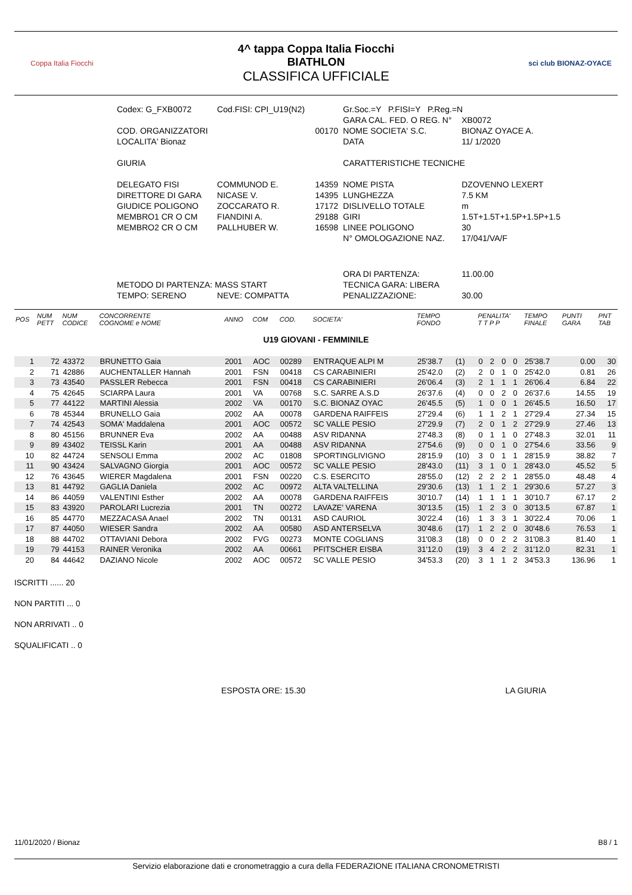Coppa Italia Fiocchi
4^ tappa Coppa Italia Fiocchi
BIATHLON
CLASSIFICA UFFICIALE
sci club BIONAZ-OYACE
| Codex: G_FXB0072 | Cod.FISI: CPI_U19(N2) | | Gr.Soc.=Y P.FISI=Y P.Reg.=N | |
| | | | GARA CAL. FED. O REG. N° | XB0072 |
| COD. ORGANIZZATORI | | 00170 | NOME SOCIETA' S.C. | BIONAZ OYACE A. |
| LOCALITA' Bionaz | | | DATA | 11/ 1/2020 |
| GIURIA | | | CARATTERISTICHE TECNICHE | |
| DELEGATO FISI | COMMUNOD E. | 14359 | NOME PISTA | DZOVENNO LEXERT |
| DIRETTORE DI GARA | NICASE V. | 14395 | LUNGHEZZA | 7.5 KM |
| GIUDICE POLIGONO | ZOCCARATO R. | 17172 | DISLIVELLO TOTALE | m |
| MEMBRO1 CR O CM | FIANDINI A. | 29188 | GIRI | 1.5T+1.5T+1.5P+1.5P+1.5 |
| MEMBRO2 CR O CM | PALLHUBER W. | 16598 | LINEE POLIGONO | 30 |
| | | | N° OMOLOGAZIONE NAZ. | 17/041/VA/F |
| | | | ORA DI PARTENZA: | 11.00.00 |
| METODO DI PARTENZA: MASS START | | | TECNICA GARA: LIBERA | |
| TEMPO: SERENO | NEVE: COMPATTA | | PENALIZZAZIONE: | 30.00 |
| POS | NUM PETT | NUM CODICE | CONCORRENTE COGNOME e NOME | ANNO | COM | COD. | SOCIETA' | TEMPO FONDO | | PENALITA' T T P P | | | | TEMPO FINALE | PUNTI GARA | PNT TAB |
| --- | --- | --- | --- | --- | --- | --- | --- | --- | --- | --- | --- | --- | --- | --- | --- | --- |
| U19 GIOVANI - FEMMINILE | | | | | | | | | | | | | | | | |
| 1 | 72 | 43372 | BRUNETTO Gaia | 2001 | AOC | 00289 | ENTRAQUE ALPI M | 25'38.7 | (1) | 0 | 2 | 0 | 0 | 25'38.7 | 0.00 | 30 |
| 2 | 71 | 42886 | AUCHENTALLER Hannah | 2001 | FSN | 00418 | CS CARABINIERI | 25'42.0 | (2) | 2 | 0 | 1 | 0 | 25'42.0 | 0.81 | 26 |
| 3 | 73 | 43540 | PASSLER Rebecca | 2001 | FSN | 00418 | CS CARABINIERI | 26'06.4 | (3) | 2 | 1 | 1 | 1 | 26'06.4 | 6.84 | 22 |
| 4 | 75 | 42645 | SCIARPA Laura | 2001 | VA | 00768 | S.C. SARRE A.S.D | 26'37.6 | (4) | 0 | 0 | 2 | 0 | 26'37.6 | 14.55 | 19 |
| 5 | 77 | 44122 | MARTINI Alessia | 2002 | VA | 00170 | S.C. BIONAZ OYAC | 26'45.5 | (5) | 1 | 0 | 0 | 1 | 26'45.5 | 16.50 | 17 |
| 6 | 78 | 45344 | BRUNELLO Gaia | 2002 | AA | 00078 | GARDENA RAIFFEIS | 27'29.4 | (6) | 1 | 1 | 2 | 1 | 27'29.4 | 27.34 | 15 |
| 7 | 74 | 42543 | SOMA' Maddalena | 2001 | AOC | 00572 | SC VALLE PESIO | 27'29.9 | (7) | 2 | 0 | 1 | 2 | 27'29.9 | 27.46 | 13 |
| 8 | 80 | 45156 | BRUNNER Eva | 2002 | AA | 00488 | ASV RIDANNA | 27'48.3 | (8) | 0 | 1 | 1 | 0 | 27'48.3 | 32.01 | 11 |
| 9 | 89 | 43402 | TEISSL Karin | 2001 | AA | 00488 | ASV RIDANNA | 27'54.6 | (9) | 0 | 0 | 1 | 0 | 27'54.6 | 33.56 | 9 |
| 10 | 82 | 44724 | SENSOLI Emma | 2002 | AC | 01808 | SPORTINGLIVIGNO | 28'15.9 | (10) | 3 | 0 | 1 | 1 | 28'15.9 | 38.82 | 7 |
| 11 | 90 | 43424 | SALVAGNO Giorgia | 2001 | AOC | 00572 | SC VALLE PESIO | 28'43.0 | (11) | 3 | 1 | 0 | 1 | 28'43.0 | 45.52 | 5 |
| 12 | 76 | 43645 | WIERER Magdalena | 2001 | FSN | 00220 | C.S. ESERCITO | 28'55.0 | (12) | 2 | 2 | 2 | 1 | 28'55.0 | 48.48 | 4 |
| 13 | 81 | 44792 | GAGLIA Daniela | 2002 | AC | 00972 | ALTA VALTELLINA | 29'30.6 | (13) | 1 | 1 | 2 | 1 | 29'30.6 | 57.27 | 3 |
| 14 | 86 | 44059 | VALENTINI Esther | 2002 | AA | 00078 | GARDENA RAIFFEIS | 30'10.7 | (14) | 1 | 1 | 1 | 1 | 30'10.7 | 67.17 | 2 |
| 15 | 83 | 43920 | PAROLARI Lucrezia | 2001 | TN | 00272 | LAVAZE' VARENA | 30'13.5 | (15) | 1 | 2 | 3 | 0 | 30'13.5 | 67.87 | 1 |
| 16 | 85 | 44770 | MEZZACASA Anael | 2002 | TN | 00131 | ASD CAURIOL | 30'22.4 | (16) | 1 | 3 | 3 | 1 | 30'22.4 | 70.06 | 1 |
| 17 | 87 | 44050 | WIESER Sandra | 2002 | AA | 00580 | ASD ANTERSELVA | 30'48.6 | (17) | 1 | 2 | 2 | 0 | 30'48.6 | 76.53 | 1 |
| 18 | 88 | 44702 | OTTAVIANI Debora | 2002 | FVG | 00273 | MONTE COGLIANS | 31'08.3 | (18) | 0 | 0 | 2 | 2 | 31'08.3 | 81.40 | 1 |
| 19 | 79 | 44153 | RAINER Veronika | 2002 | AA | 00661 | PFITSCHER EISBA | 31'12.0 | (19) | 3 | 4 | 2 | 2 | 31'12.0 | 82.31 | 1 |
| 20 | 84 | 44642 | DAZIANO Nicole | 2002 | AOC | 00572 | SC VALLE PESIO | 34'53.3 | (20) | 3 | 1 | 1 | 2 | 34'53.3 | 136.96 | 1 |
ISCRITTI ...... 20
NON PARTITI ... 0
NON ARRIVATI .. 0
SQUALIFICATI .. 0
ESPOSTA ORE: 15.30 LA GIURIA
11/01/2020 / Bionaz B8 / 1
Servizio elaborazione dati e cronometraggio a cura della FEDERAZIONE ITALIANA CRONOMETRISTI